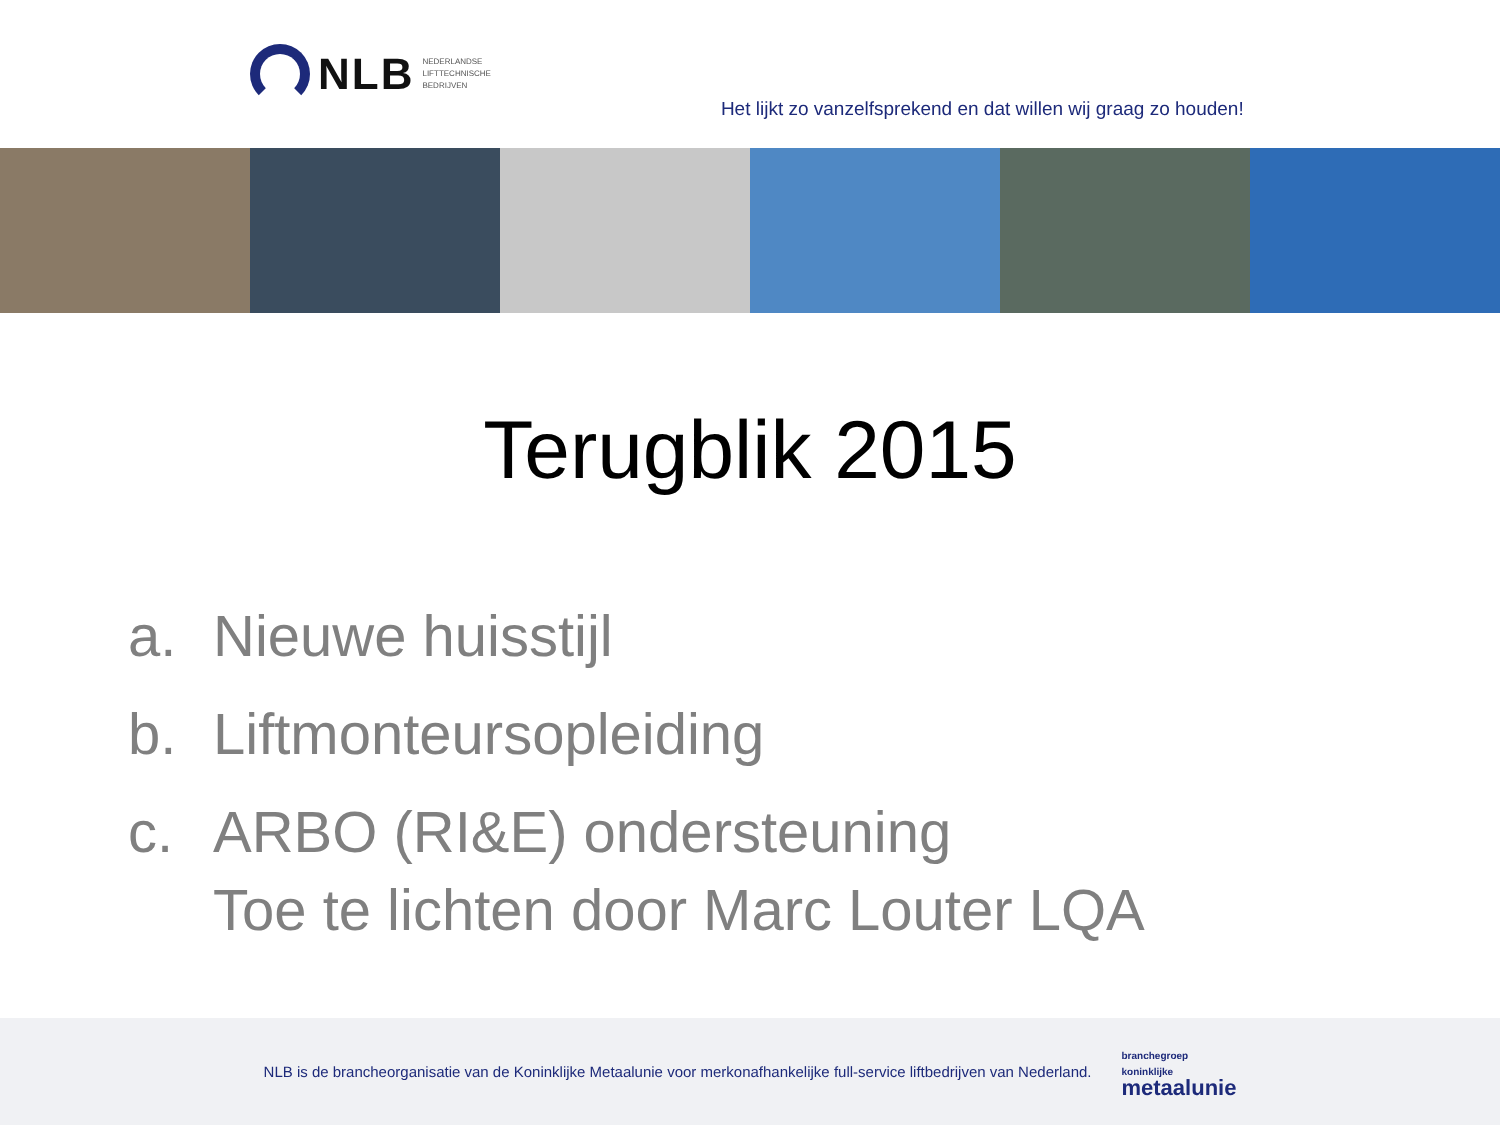NLB
NEDERLANDSE
LIFTTECHNISCHE
BEDRIJVEN
Het lijkt zo vanzelfsprekend en dat willen wij graag zo houden!
Terugblik 2015
a. Nieuwe huisstijl
b. Liftmonteursopleiding
c. ARBO (RI&E) ondersteuning
Toe te lichten door Marc Louter LQA
NLB is de brancheorganisatie van de Koninklijke Metaalunie voor merkonafhankelijke full-service liftbedrijven van Nederland.
branchegroep
koninklijke
metaalunie